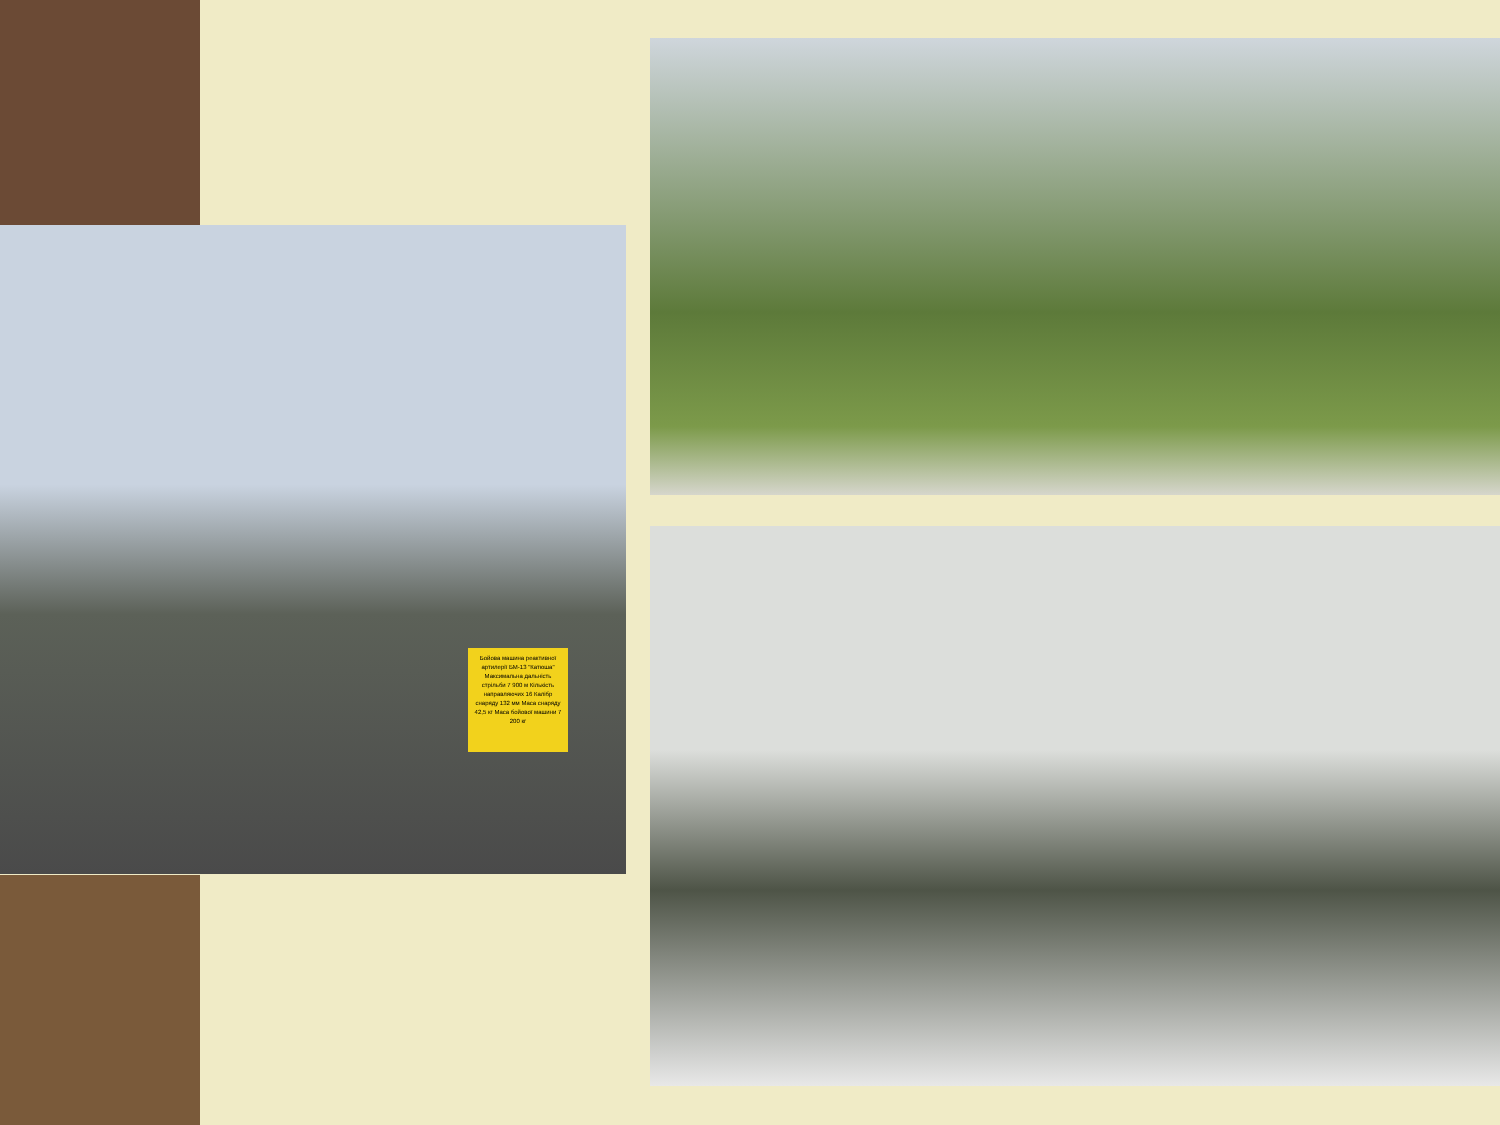Бойова машина реактивної артилерії БМ-13 "Катюша" Максимальна дальність стрільби 7 900 м Кількість направляючих 16 Калібр снаряду 132 мм Маса снаряду 42,5 кг Маса бойової машини 7 200 кг